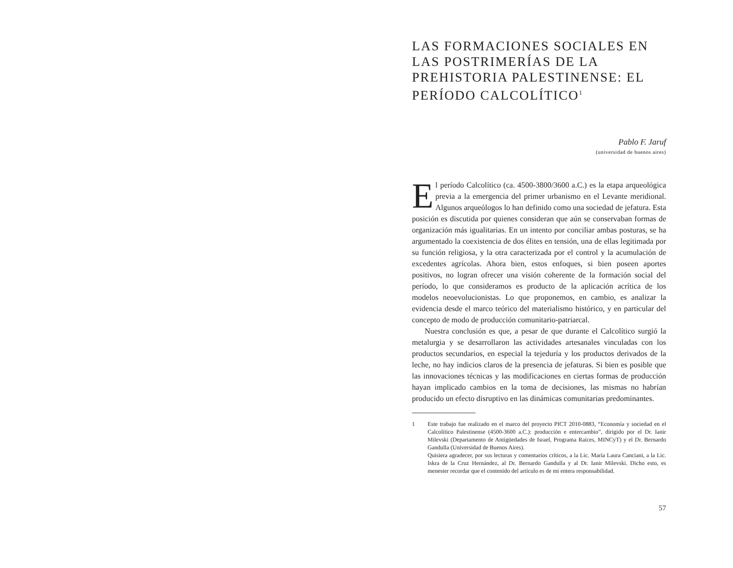LAS FORMACIONES SOCIALES EN LAS POSTRIMERÍAS DE LA PREHISTORIA PALESTINENSE: EL PERÍODO CALCOLÍTICO<sup>1</sup>
Pablo F. Jaruf
(universidad de buenos aires)
El período Calcolítico (ca. 4500-3800/3600 a.C.) es la etapa arqueológica previa a la emergencia del primer urbanismo en el Levante meridional. Algunos arqueólogos lo han definido como una sociedad de jefatura. Esta posición es discutida por quienes consideran que aún se conservaban formas de organización más igualitarias. En un intento por conciliar ambas posturas, se ha argumentado la coexistencia de dos élites en tensión, una de ellas legitimada por su función religiosa, y la otra caracterizada por el control y la acumulación de excedentes agrícolas. Ahora bien, estos enfoques, si bien poseen aportes positivos, no logran ofrecer una visión coherente de la formación social del período, lo que consideramos es producto de la aplicación acrítica de los modelos neoevolucionistas. Lo que proponemos, en cambio, es analizar la evidencia desde el marco teórico del materialismo histórico, y en particular del concepto de modo de producción comunitario-patriarcal.
Nuestra conclusión es que, a pesar de que durante el Calcolítico surgió la metalurgia y se desarrollaron las actividades artesanales vinculadas con los productos secundarios, en especial la tejeduría y los productos derivados de la leche, no hay indicios claros de la presencia de jefaturas. Si bien es posible que las innovaciones técnicas y las modificaciones en ciertas formas de producción hayan implicado cambios en la toma de decisiones, las mismas no habrían producido un efecto disruptivo en las dinámicas comunitarias predominantes.
1 Este trabajo fue realizado en el marco del proyecto PICT 2010-0883, “Economía y sociedad en el Calcolítico Palestinense (4500-3600 a.C.): producción e entercambio”, dirigido por el Dr. Ianir Milevski (Departamento de Antigüedades de Israel, Programa Raíces, MINCyT) y el Dr. Bernardo Gandulla (Universidad de Buenos Aires).
Quisiera agradecer, por sus lecturas y comentarios críticos, a la Lic. María Laura Canciani, a la Lic. Iskra de la Cruz Hernández, al Dr. Bernardo Gandulla y al Dr. Ianir Milevski. Dicho esto, es menester recordar que el contenido del artículo es de mi entera responsabilidad.
57